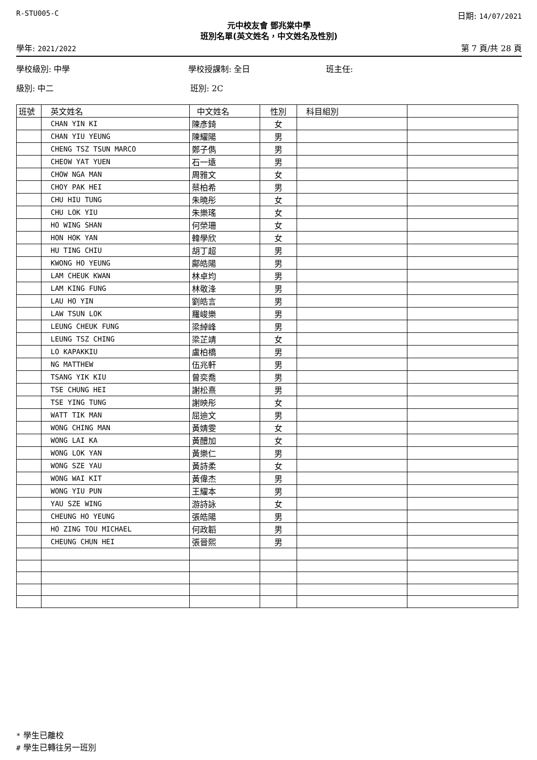R-STU005-C 日期: 14/07/2021
元中校友會 鄧兆棠中學
班別名單(英文姓名，中文姓名及性別)
學年: 2021/2022 第 7 頁/共 28 頁
學校級別: 中學 學校授課制: 全日 班主任:
級別: 中二 班別: 2C
| 班號 | 英文姓名 | 中文姓名 | 性別 | 科目組別 | |
| --- | --- | --- | --- | --- | --- |
| | CHAN YIN KI | 陳彥錡 | 女 | | |
| | CHAN YIU YEUNG | 陳耀陽 | 男 | | |
| | CHENG TSZ TSUN MARCO | 鄭子儁 | 男 | | |
| | CHEOW YAT YUEN | 石一遠 | 男 | | |
| | CHOW NGA MAN | 周雅文 | 女 | | |
| | CHOY PAK HEI | 蔡柏希 | 男 | | |
| | CHU HIU TUNG | 朱曉彤 | 女 | | |
| | CHU LOK YIU | 朱樂瑤 | 女 | | |
| | HO WING SHAN | 何榮珊 | 女 | | |
| | HON HOK YAN | 韓學欣 | 女 | | |
| | HU TING CHIU | 胡丁超 | 男 | | |
| | KWONG HO YEUNG | 鄺皓陽 | 男 | | |
| | LAM CHEUK KWAN | 林卓均 | 男 | | |
| | LAM KING FUNG | 林敬浲 | 男 | | |
| | LAU HO YIN | 劉皓言 | 男 | | |
| | LAW TSUN LOK | 羅峻樂 | 男 | | |
| | LEUNG CHEUK FUNG | 梁綽峰 | 男 | | |
| | LEUNG TSZ CHING | 梁芷靖 | 女 | | |
| | LO KAPAKKIU | 盧柏橋 | 男 | | |
| | NG MATTHEW | 伍兆軒 | 男 | | |
| | TSANG YIK KIU | 曾奕喬 | 男 | | |
| | TSE CHUNG HEI | 謝松熹 | 男 | | |
| | TSE YING TUNG | 謝映彤 | 女 | | |
| | WATT TIK MAN | 屈迪文 | 男 | | |
| | WONG CHING MAN | 黃婧雯 | 女 | | |
| | WONG LAI KA | 黃醴加 | 女 | | |
| | WONG LOK YAN | 黃樂仁 | 男 | | |
| | WONG SZE YAU | 黃詩柔 | 女 | | |
| | WONG WAI KIT | 黃偉杰 | 男 | | |
| | WONG YIU PUN | 王耀本 | 男 | | |
| | YAU SZE WING | 游詩詠 | 女 | | |
| | CHEUNG HO YEUNG | 張皓陽 | 男 | | |
| | HO ZING TOU MICHAEL | 何政韜 | 男 | | |
| | CHEUNG CHUN HEI | 張晉熙 | 男 | | |
* 學生已離校
# 學生已轉往另一班別